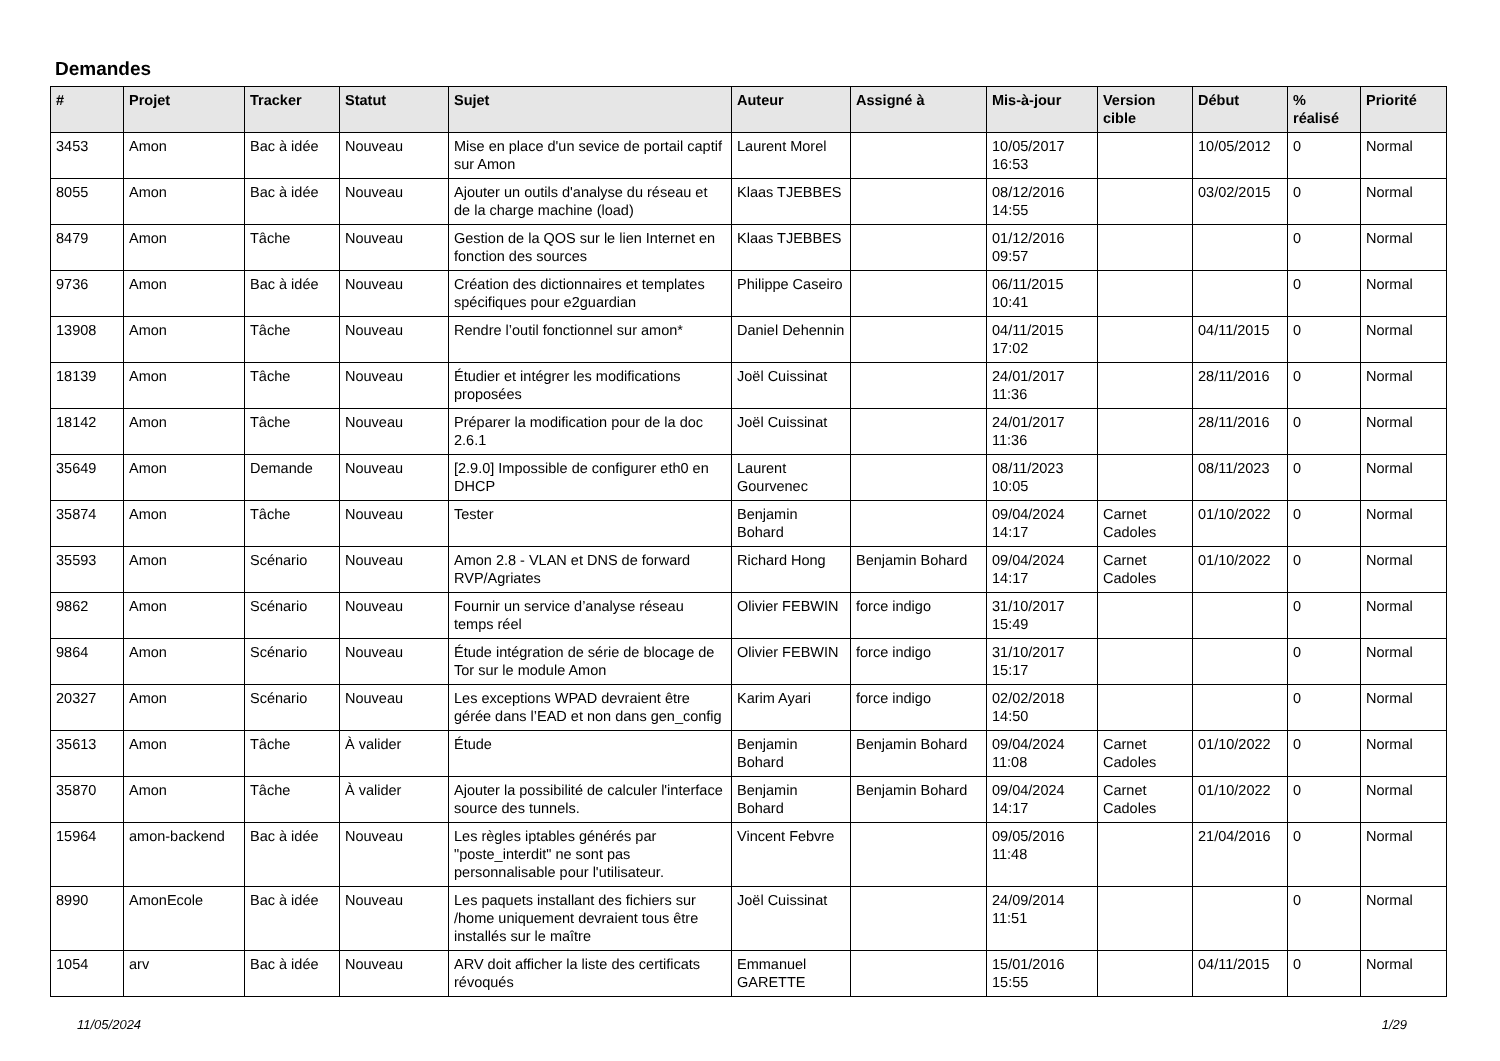Demandes
| # | Projet | Tracker | Statut | Sujet | Auteur | Assigné à | Mis-à-jour | Version cible | Début | % réalisé | Priorité |
| --- | --- | --- | --- | --- | --- | --- | --- | --- | --- | --- | --- |
| 3453 | Amon | Bac à idée | Nouveau | Mise en place d'un sevice de portail captif sur Amon | Laurent Morel | | 10/05/2017 16:53 | | 10/05/2012 | 0 | Normal |
| 8055 | Amon | Bac à idée | Nouveau | Ajouter un outils d'analyse du réseau et de la charge machine (load) | Klaas TJEBBES | | 08/12/2016 14:55 | | 03/02/2015 | 0 | Normal |
| 8479 | Amon | Tâche | Nouveau | Gestion de la QOS sur le lien Internet en fonction des sources | Klaas TJEBBES | | 01/12/2016 09:57 | | | 0 | Normal |
| 9736 | Amon | Bac à idée | Nouveau | Création des dictionnaires et templates spécifiques pour e2guardian | Philippe Caseiro | | 06/11/2015 10:41 | | | 0 | Normal |
| 13908 | Amon | Tâche | Nouveau | Rendre l’outil fonctionnel sur amon* | Daniel Dehennin | | 04/11/2015 17:02 | | 04/11/2015 | 0 | Normal |
| 18139 | Amon | Tâche | Nouveau | Étudier et intégrer les modifications proposées | Joël Cuissinat | | 24/01/2017 11:36 | | 28/11/2016 | 0 | Normal |
| 18142 | Amon | Tâche | Nouveau | Préparer la modification pour de la doc 2.6.1 | Joël Cuissinat | | 24/01/2017 11:36 | | 28/11/2016 | 0 | Normal |
| 35649 | Amon | Demande | Nouveau | [2.9.0] Impossible de configurer eth0 en DHCP | Laurent Gourvenec | | 08/11/2023 10:05 | | 08/11/2023 | 0 | Normal |
| 35874 | Amon | Tâche | Nouveau | Tester | Benjamin Bohard | | 09/04/2024 14:17 | Carnet Cadoles | 01/10/2022 | 0 | Normal |
| 35593 | Amon | Scénario | Nouveau | Amon 2.8 - VLAN et DNS de forward RVP/Agriates | Richard Hong | Benjamin Bohard | 09/04/2024 14:17 | Carnet Cadoles | 01/10/2022 | 0 | Normal |
| 9862 | Amon | Scénario | Nouveau | Fournir un service d’analyse réseau temps réel | Olivier FEBWIN | force indigo | 31/10/2017 15:49 | | | 0 | Normal |
| 9864 | Amon | Scénario | Nouveau | Étude intégration de série de blocage de Tor sur le module Amon | Olivier FEBWIN | force indigo | 31/10/2017 15:17 | | | 0 | Normal |
| 20327 | Amon | Scénario | Nouveau | Les exceptions WPAD devraient être gérée dans l’EAD et non dans gen_config | Karim Ayari | force indigo | 02/02/2018 14:50 | | | 0 | Normal |
| 35613 | Amon | Tâche | À valider | Étude | Benjamin Bohard | Benjamin Bohard | 09/04/2024 11:08 | Carnet Cadoles | 01/10/2022 | 0 | Normal |
| 35870 | Amon | Tâche | À valider | Ajouter la possibilité de calculer l'interface source des tunnels. | Benjamin Bohard | Benjamin Bohard | 09/04/2024 14:17 | Carnet Cadoles | 01/10/2022 | 0 | Normal |
| 15964 | amon-backend | Bac à idée | Nouveau | Les règles iptables générés par "poste_interdit" ne sont pas personnalisable pour l'utilisateur. | Vincent Febvre | | 09/05/2016 11:48 | | 21/04/2016 | 0 | Normal |
| 8990 | AmonEcole | Bac à idée | Nouveau | Les paquets installant des fichiers sur /home uniquement devraient tous être installés sur le maître | Joël Cuissinat | | 24/09/2014 11:51 | | | 0 | Normal |
| 1054 | arv | Bac à idée | Nouveau | ARV doit afficher la liste des certificats révoqués | Emmanuel GARETTE | | 15/01/2016 15:55 | | 04/11/2015 | 0 | Normal |
11/05/2024 1/29